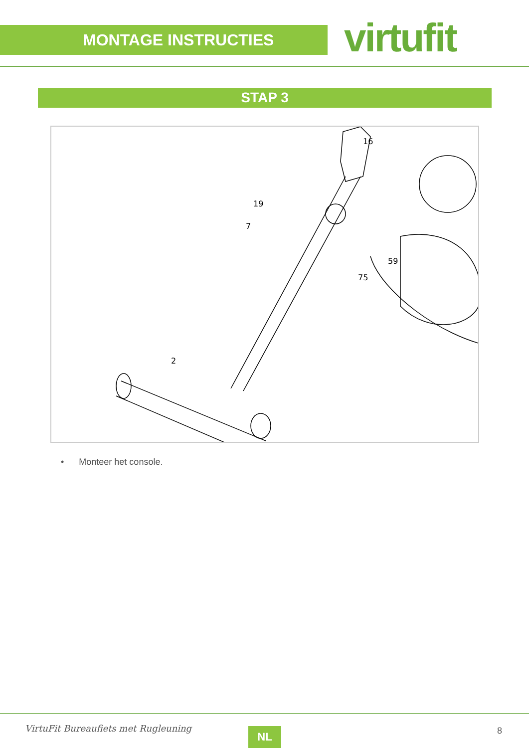MONTAGE INSTRUCTIES virtufit
STAP 3
16
19
7
59
75
2
• Monteer het console.
VirtuFit Bureaufiets met Rugleuning
NL 8